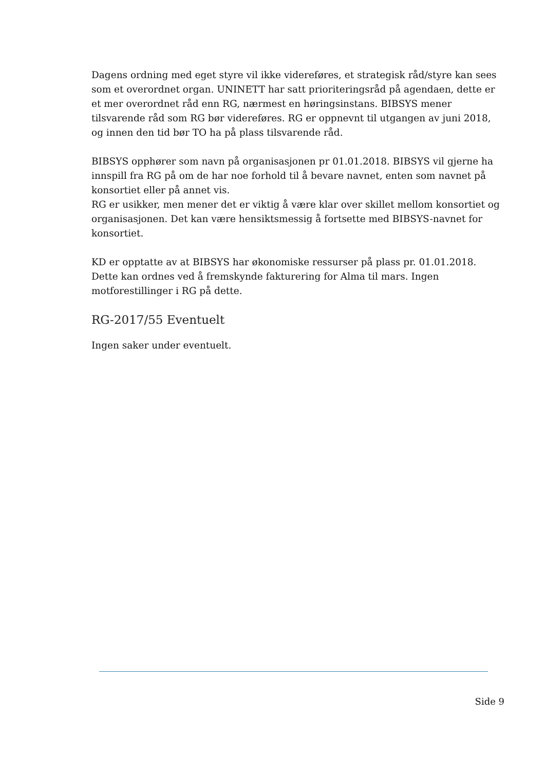Dagens ordning med eget styre vil ikke videreføres, et strategisk råd/styre kan sees som et overordnet organ. UNINETT har satt prioriteringsråd på agendaen, dette er et mer overordnet råd enn RG, nærmest en høringsinstans. BIBSYS mener tilsvarende råd som RG bør videreføres. RG er oppnevnt til utgangen av juni 2018, og innen den tid bør TO ha på plass tilsvarende råd.
BIBSYS opphører som navn på organisasjonen pr 01.01.2018. BIBSYS vil gjerne ha innspill fra RG på om de har noe forhold til å bevare navnet, enten som navnet på konsortiet eller på annet vis.
RG er usikker, men mener det er viktig å være klar over skillet mellom konsortiet og organisasjonen. Det kan være hensiktsmessig å fortsette med BIBSYS-navnet for konsortiet.
KD er opptatte av at BIBSYS har økonomiske ressurser på plass pr. 01.01.2018. Dette kan ordnes ved å fremskynde fakturering for Alma til mars. Ingen motforestillinger i RG på dette.
RG-2017/55 Eventuelt
Ingen saker under eventuelt.
Side 9